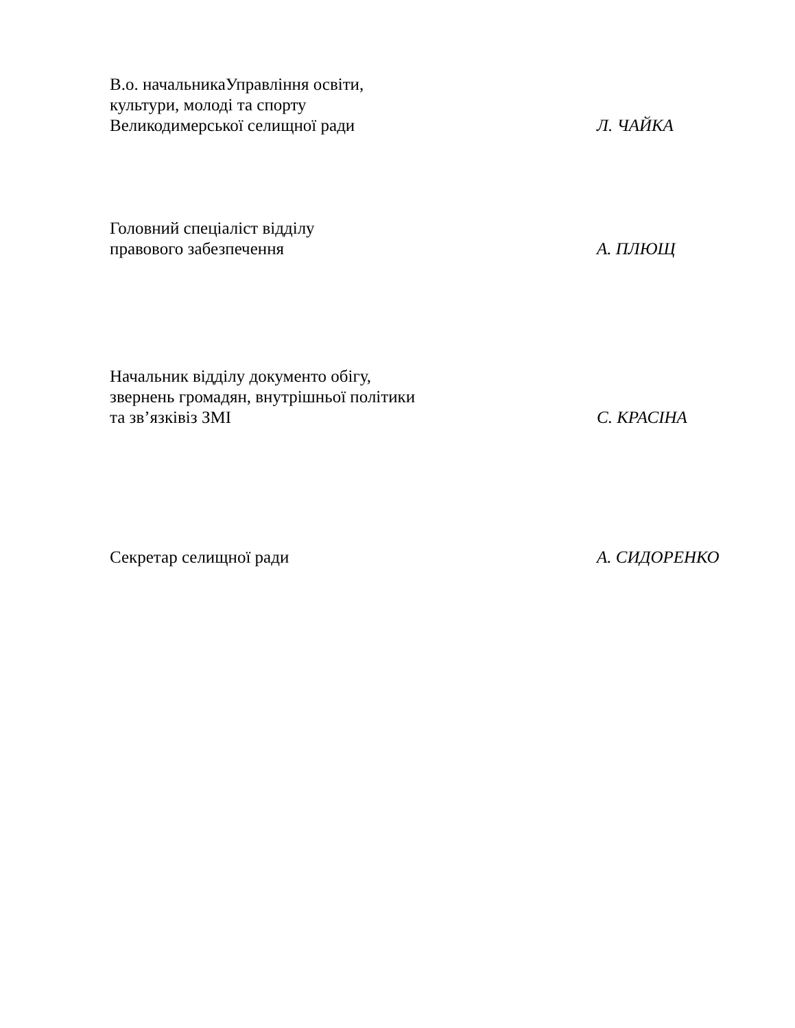В.о. начальникаУправління освіти,
культури, молоді та спорту
Великодимерської селищної ради
Л. ЧАЙКА
Головний спеціаліст відділу
правового забезпечення
А. ПЛЮЩ
Начальник відділу документо обігу,
звернень громадян, внутрішньої політики
та зв’язківіз ЗМІ
С. КРАСІНА
Секретар селищної ради
А. СИДОРЕНКО